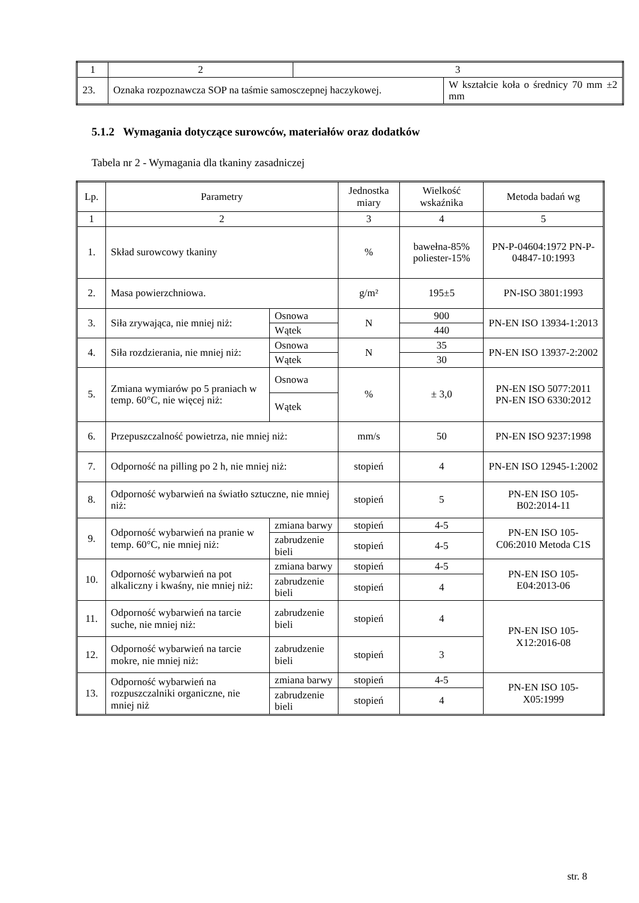| 1 | 2 | 3 | |
| 23. | Oznaka rozpoznawcza SOP na taśmie samosczepnej haczykowej. | | W kształcie koła o średnicy 70 mm ±2 mm |
5.1.2 Wymagania dotyczące surowców, materiałów oraz dodatków
Tabela nr 2 - Wymagania dla tkaniny zasadniczej
| Lp. | Parametry | | Jednostka miary | Wielkość wskaźnika | Metoda badań wg |
| --- | --- | --- | --- | --- | --- |
| 1 | 2 | | 3 | 4 | 5 |
| 1. | Skład surowcowy tkaniny | | % | bawełna-85% poliester-15% | PN-P-04604:1972 PN-P-04847-10:1993 |
| 2. | Masa powierzchniowa. | | g/m² | 195±5 | PN-ISO 3801:1993 |
| 3. | Siła zrywająca, nie mniej niż: | Osnowa | N | 900 | PN-EN ISO 13934-1:2013 |
| | | Wątek | | 440 | |
| 4. | Siła rozdzierania, nie mniej niż: | Osnowa | N | 35 | PN-EN ISO 13937-2:2002 |
| | | Wątek | | 30 | |
| 5. | Zmiana wymiarów po 5 praniach w temp. 60°C, nie więcej niż: | Osnowa | % | ± 3,0 | PN-EN ISO 5077:2011 PN-EN ISO 6330:2012 |
| | | Wątek | | | |
| 6. | Przepuszczalność powietrza, nie mniej niż: | | mm/s | 50 | PN-EN ISO 9237:1998 |
| 7. | Odporność na pilling po 2 h, nie mniej niż: | | stopień | 4 | PN-EN ISO 12945-1:2002 |
| 8. | Odporność wybarwień na światło sztuczne, nie mniej niż: | | stopień | 5 | PN-EN ISO 105-B02:2014-11 |
| 9. | Odporność wybarwień na pranie w temp. 60°C, nie mniej niż: | zmiana barwy | stopień | 4-5 | PN-EN ISO 105-C06:2010 Metoda C1S |
| | | zabrudzenie bieli | stopień | 4-5 | |
| 10. | Odporność wybarwień na pot alkaliczny i kwaśny, nie mniej niż: | zmiana barwy | stopień | 4-5 | PN-EN ISO 105-E04:2013-06 |
| | | zabrudzenie bieli | stopień | 4 | |
| 11. | Odporność wybarwień na tarcie suche, nie mniej niż: | zabrudzenie bieli | stopień | 4 | PN-EN ISO 105-X12:2016-08 |
| 12. | Odporność wybarwień na tarcie mokre, nie mniej niż: | zabrudzenie bieli | stopień | 3 | |
| 13. | Odporność wybarwień na rozpuszczalniki organiczne, nie mniej niż | zmiana barwy | stopień | 4-5 | PN-EN ISO 105-X05:1999 |
| | | zabrudzenie bieli | stopień | 4 | |
str. 8